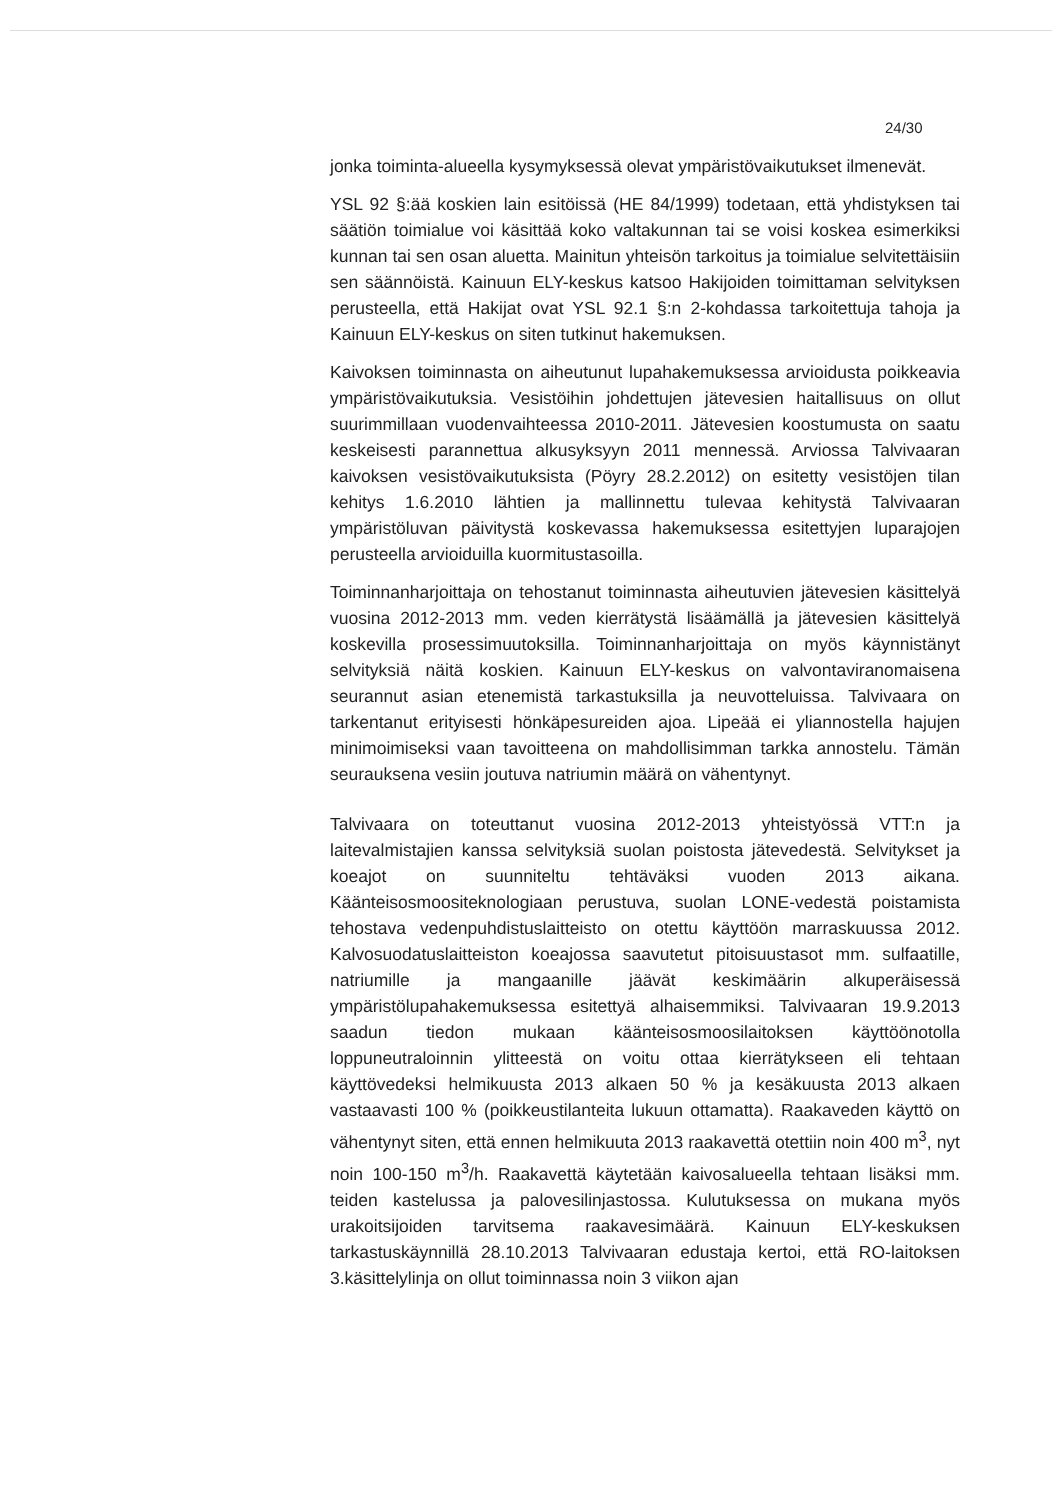24/30
jonka toiminta-alueella kysymyksessä olevat ympäristövaikutukset ilmenevät.
YSL 92 §:ää koskien lain esitöissä (HE 84/1999) todetaan, että yhdistyksen tai säätiön toimialue voi käsittää koko valtakunnan tai se voisi koskea esimerkiksi kunnan tai sen osan aluetta. Mainitun yhteisön tarkoitus ja toimialue selvitettäisiin sen säännöistä. Kainuun ELY-keskus katsoo Hakijoiden toimittaman selvityksen perusteella, että Hakijat ovat YSL 92.1 §:n 2-kohdassa tarkoitettuja tahoja ja Kainuun ELY-keskus on siten tutkinut hakemuksen.
Kaivoksen toiminnasta on aiheutunut lupahakemuksessa arvioidusta poikkeavia ympäristövaikutuksia. Vesistöihin johdettujen jätevesien haitallisuus on ollut suurimmillaan vuodenvaihteessa 2010-2011. Jätevesien koostumusta on saatu keskeisesti parannettua alkusyksyyn 2011 mennessä. Arviossa Talvivaaran kaivoksen vesistövaikutuksista (Pöyry 28.2.2012) on esitetty vesistöjen tilan kehitys 1.6.2010 lähtien ja mallinnettu tulevaa kehitystä Talvivaaran ympäristöluvan päivitystä koskevassa hakemuksessa esitettyjen luparajojen perusteella arvioiduilla kuormitustasoilla.
Toiminnanharjoittaja on tehostanut toiminnasta aiheutuvien jätevesien käsittelyä vuosina 2012-2013 mm. veden kierrätystä lisäämällä ja jätevesien käsittelyä koskevilla prosessimuutoksilla. Toiminnanharjoittaja on myös käynnistänyt selvityksiä näitä koskien. Kainuun ELY-keskus on valvontaviranomaisena seurannut asian etenemistä tarkastuksilla ja neuvotteluissa. Talvivaara on tarkentanut erityisesti hönkäpesureiden ajoa. Lipeää ei yliannostella hajujen minimoimiseksi vaan tavoitteena on mahdollisimman tarkka annostelu. Tämän seurauksena vesiin joutuva natriumin määrä on vähentynyt.
Talvivaara on toteuttanut vuosina 2012-2013 yhteistyössä VTT:n ja laitevalmistajien kanssa selvityksiä suolan poistosta jätevedestä. Selvitykset ja koeajot on suunniteltu tehtäväksi vuoden 2013 aikana. Käänteisosmoositeknologiaan perustuva, suolan LONE-vedestä poistamista tehostava vedenpuhdistuslaitteisto on otettu käyttöön marraskuussa 2012. Kalvosuodatuslaitteiston koeajossa saavutetut pitoisuustasot mm. sulfaatille, natriumille ja mangaanille jäävät keskimäärin alkuperäisessä ympäristölupahakemuksessa esitettyä alhaisemmiksi. Talvivaaran 19.9.2013 saadun tiedon mukaan käänteisosmoosilaitoksen käyttöönotolla loppuneutraloinnin ylitteestä on voitu ottaa kierrätykseen eli tehtaan käyttövedeksi helmikuusta 2013 alkaen 50 % ja kesäkuusta 2013 alkaen vastaavasti 100 % (poikkeustilanteita lukuun ottamatta). Raakaveden käyttö on vähentynyt siten, että ennen helmikuuta 2013 raakavettä otettiin noin 400 m<sup>3</sup>, nyt noin 100-150 m<sup>3</sup>/h. Raakavettä käytetään kaivosalueella tehtaan lisäksi mm. teiden kastelussa ja palovesilinjastossa. Kulutuksessa on mukana myös urakoitsijoiden tarvitsema raakavesimäärä. Kainuun ELY-keskuksen tarkastuskäynnillä 28.10.2013 Talvivaaran edustaja kertoi, että RO-laitoksen 3.käsittelylinja on ollut toiminnassa noin 3 viikon ajan